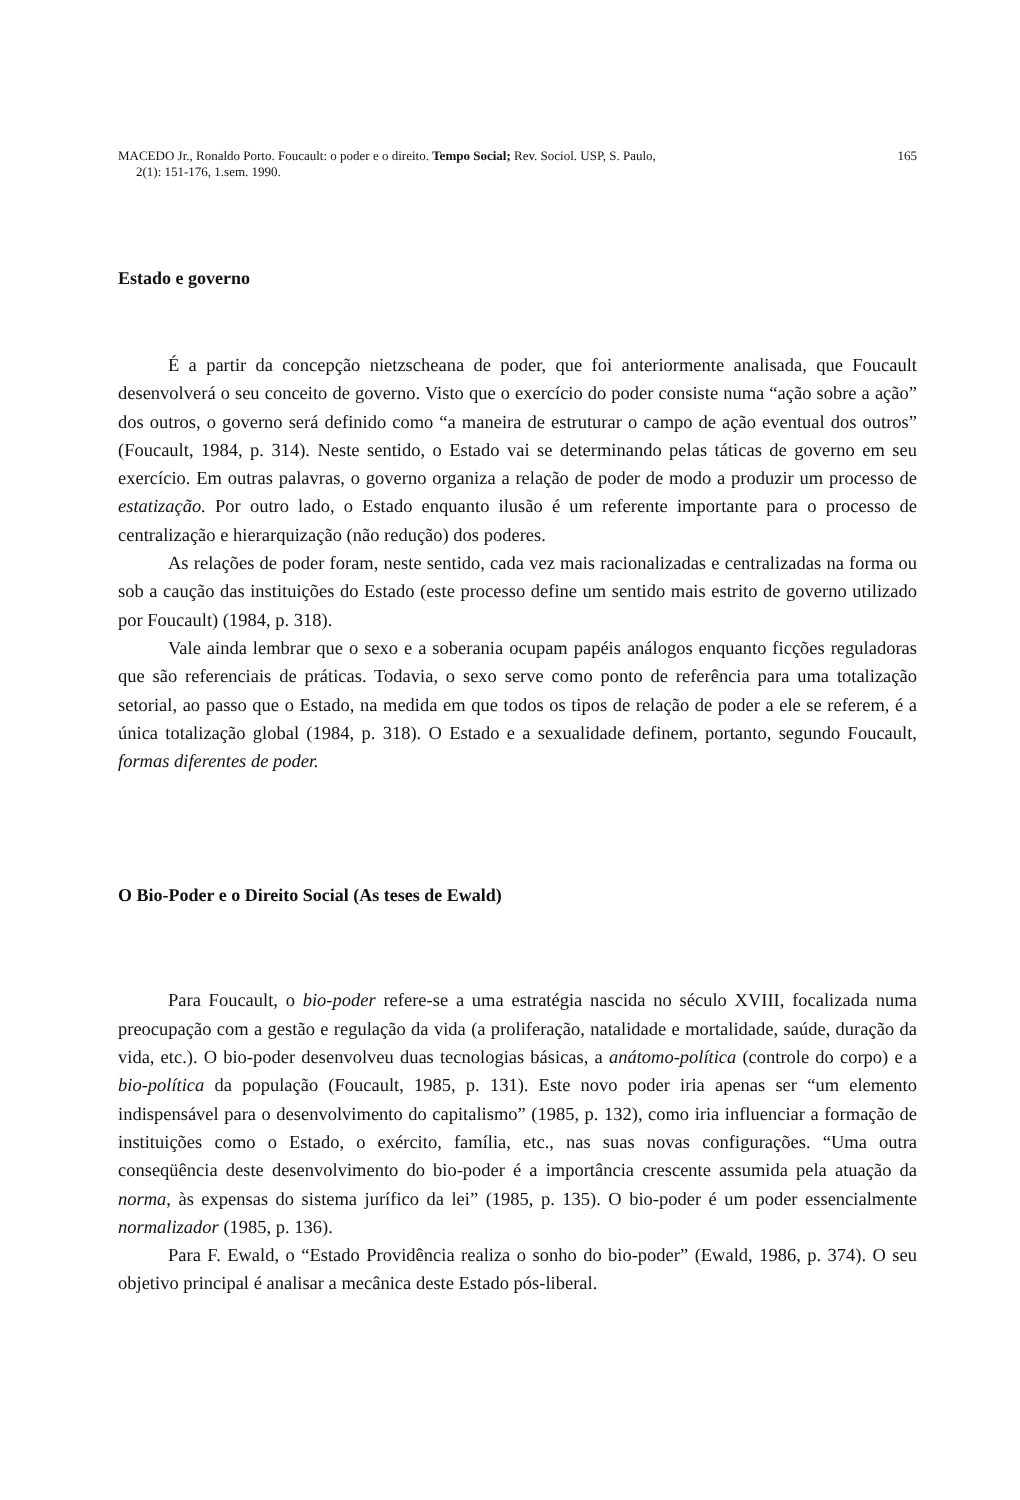MACEDO Jr., Ronaldo Porto. Foucault: o poder e o direito. Tempo Social; Rev. Sociol. USP, S. Paulo, 165
2(1): 151-176, 1.sem. 1990.
Estado e governo
É a partir da concepção nietzscheana de poder, que foi anteriormente analisada, que Foucault desenvolverá o seu conceito de governo. Visto que o exercício do poder consiste numa “ação sobre a ação” dos outros, o governo será definido como “a maneira de estruturar o campo de ação eventual dos outros” (Foucault, 1984, p. 314). Neste sentido, o Estado vai se determinando pelas táticas de governo em seu exercício. Em outras palavras, o governo organiza a relação de poder de modo a produzir um processo de estatização. Por outro lado, o Estado enquanto ilusão é um referente importante para o processo de centralização e hierarquização (não redução) dos poderes.
As relações de poder foram, neste sentido, cada vez mais racionalizadas e centralizadas na forma ou sob a caução das instituições do Estado (este processo define um sentido mais estrito de governo utilizado por Foucault) (1984, p. 318).
Vale ainda lembrar que o sexo e a soberania ocupam papéis análogos enquanto ficções reguladoras que são referenciais de práticas. Todavia, o sexo serve como ponto de referência para uma totalização setorial, ao passo que o Estado, na medida em que todos os tipos de relação de poder a ele se referem, é a única totalização global (1984, p. 318). O Estado e a sexualidade definem, portanto, segundo Foucault, formas diferentes de poder.
O Bio-Poder e o Direito Social (As teses de Ewald)
Para Foucault, o bio-poder refere-se a uma estratégia nascida no século XVIII, focalizada numa preocupação com a gestão e regulação da vida (a proliferação, natalidade e mortalidade, saúde, duração da vida, etc.). O bio-poder desenvolveu duas tecnologias básicas, a anátomo-política (controle do corpo) e a bio-política da população (Foucault, 1985, p. 131). Este novo poder iria apenas ser “um elemento indispensável para o desenvolvimento do capitalismo” (1985, p. 132), como iria influenciar a formação de instituições como o Estado, o exército, família, etc., nas suas novas configurações. “Uma outra conseqüência deste desenvolvimento do bio-poder é a importância crescente assumida pela atuação da norma, às expensas do sistema jurífico da lei” (1985, p. 135). O bio-poder é um poder essencialmente normalizador (1985, p. 136).
Para F. Ewald, o “Estado Providência realiza o sonho do bio-poder” (Ewald, 1986, p. 374). O seu objetivo principal é analisar a mecânica deste Estado pós-liberal.